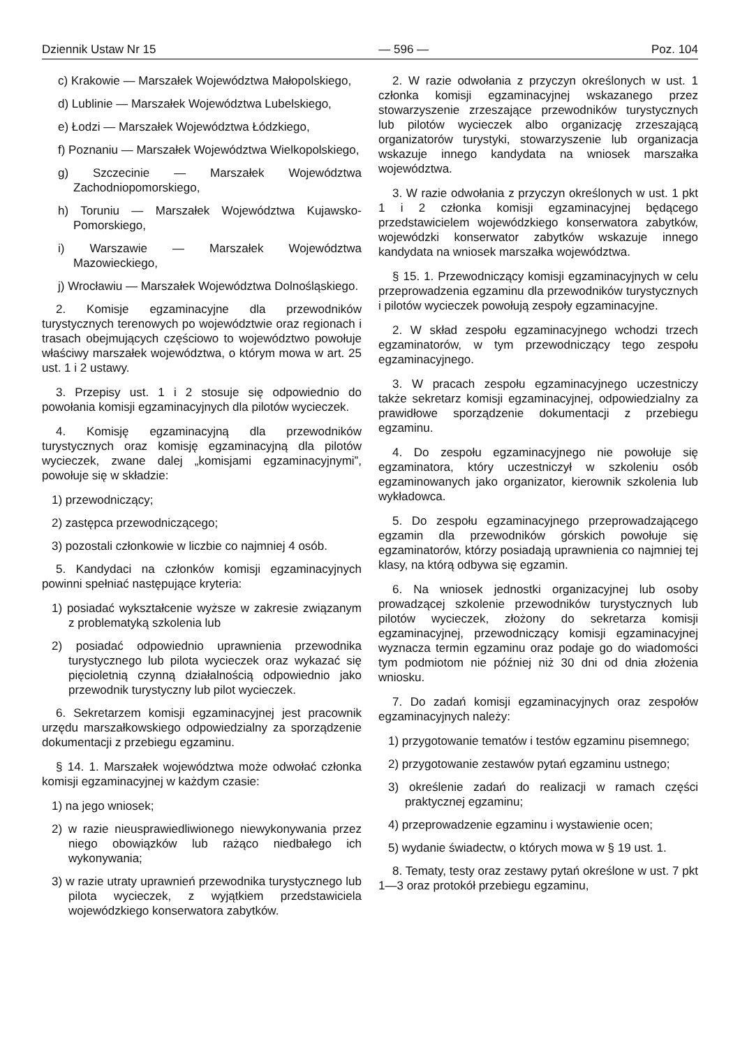Dziennik Ustaw Nr 15 — 596 — Poz. 104
c) Krakowie — Marszałek Województwa Małopolskiego,
d) Lublinie — Marszałek Województwa Lubelskiego,
e) Łodzi — Marszałek Województwa Łódzkiego,
f) Poznaniu — Marszałek Województwa Wielkopolskiego,
g) Szczecinie — Marszałek Województwa Zachodniopomorskiego,
h) Toruniu — Marszałek Województwa Kujawsko-Pomorskiego,
i) Warszawie — Marszałek Województwa Mazowieckiego,
j) Wrocławiu — Marszałek Województwa Dolnośląskiego.
2. Komisje egzaminacyjne dla przewodników turystycznych terenowych po województwie oraz regionach i trasach obejmujących częściowo to województwo powołuje właściwy marszałek województwa, o którym mowa w art. 25 ust. 1 i 2 ustawy.
3. Przepisy ust. 1 i 2 stosuje się odpowiednio do powołania komisji egzaminacyjnych dla pilotów wycieczek.
4. Komisję egzaminacyjną dla przewodników turystycznych oraz komisję egzaminacyjną dla pilotów wycieczek, zwane dalej „komisjami egzaminacyjnymi”, powołuje się w składzie:
1) przewodniczący;
2) zastępca przewodniczącego;
3) pozostali członkowie w liczbie co najmniej 4 osób.
5. Kandydaci na członków komisji egzaminacyjnych powinni spełniać następujące kryteria:
1) posiadać wykształcenie wyższe w zakresie związanym z problematyką szkolenia lub
2) posiadać odpowiednio uprawnienia przewodnika turystycznego lub pilota wycieczek oraz wykazać się pięcioletnią czynną działalnością odpowiednio jako przewodnik turystyczny lub pilot wycieczek.
6. Sekretarzem komisji egzaminacyjnej jest pracownik urzędu marszałkowskiego odpowiedzialny za sporządzenie dokumentacji z przebiegu egzaminu.
§ 14. 1. Marszałek województwa może odwołać członka komisji egzaminacyjnej w każdym czasie:
1) na jego wniosek;
2) w razie nieusprawiedliwionego niewykonywania przez niego obowiązków lub rażąco niedbałego ich wykonywania;
3) w razie utraty uprawnień przewodnika turystycznego lub pilota wycieczek, z wyjątkiem przedstawiciela wojewódzkiego konserwatora zabytków.
2. W razie odwołania z przyczyn określonych w ust. 1 członka komisji egzaminacyjnej wskazanego przez stowarzyszenie zrzeszające przewodników turystycznych lub pilotów wycieczek albo organizację zrzeszającą organizatorów turystyki, stowarzyszenie lub organizacja wskazuje innego kandydata na wniosek marszałka województwa.
3. W razie odwołania z przyczyn określonych w ust. 1 pkt 1 i 2 członka komisji egzaminacyjnej będącego przedstawicielem wojewódzkiego konserwatora zabytków, wojewódzki konserwator zabytków wskazuje innego kandydata na wniosek marszałka województwa.
§ 15. 1. Przewodniczący komisji egzaminacyjnych w celu przeprowadzenia egzaminu dla przewodników turystycznych i pilotów wycieczek powołują zespoły egzaminacyjne.
2. W skład zespołu egzaminacyjnego wchodzi trzech egzaminatorów, w tym przewodniczący tego zespołu egzaminacyjnego.
3. W pracach zespołu egzaminacyjnego uczestniczy także sekretarz komisji egzaminacyjnej, odpowiedzialny za prawidłowe sporządzenie dokumentacji z przebiegu egzaminu.
4. Do zespołu egzaminacyjnego nie powołuje się egzaminatora, który uczestniczył w szkoleniu osób egzaminowanych jako organizator, kierownik szkolenia lub wykładowca.
5. Do zespołu egzaminacyjnego przeprowadzającego egzamin dla przewodników górskich powołuje się egzaminatorów, którzy posiadają uprawnienia co najmniej tej klasy, na którą odbywa się egzamin.
6. Na wniosek jednostki organizacyjnej lub osoby prowadzącej szkolenie przewodników turystycznych lub pilotów wycieczek, złożony do sekretarza komisji egzaminacyjnej, przewodniczący komisji egzaminacyjnej wyznacza termin egzaminu oraz podaje go do wiadomości tym podmiotom nie później niż 30 dni od dnia złożenia wniosku.
7. Do zadań komisji egzaminacyjnych oraz zespołów egzaminacyjnych należy:
1) przygotowanie tematów i testów egzaminu pisemnego;
2) przygotowanie zestawów pytań egzaminu ustnego;
3) określenie zadań do realizacji w ramach części praktycznej egzaminu;
4) przeprowadzenie egzaminu i wystawienie ocen;
5) wydanie świadectw, o których mowa w § 19 ust. 1.
8. Tematy, testy oraz zestawy pytań określone w ust. 7 pkt 1—3 oraz protokół przebiegu egzaminu,